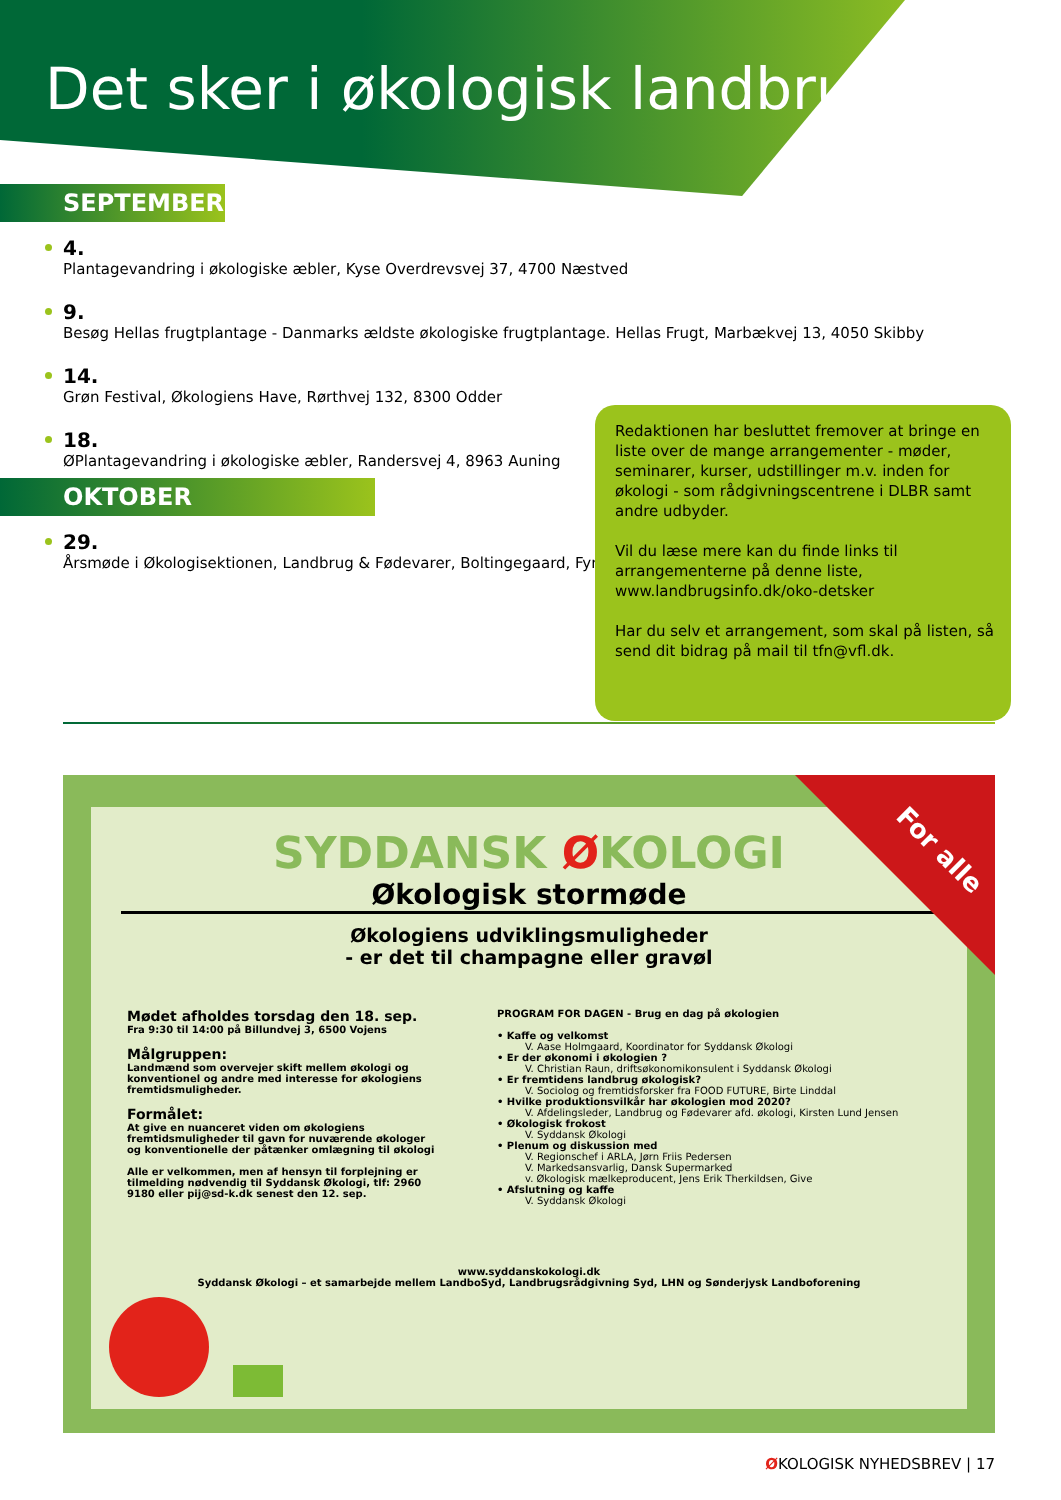Det sker i økologisk landbrug
SEPTEMBER
4.
Plantagevandring i økologiske æbler, Kyse Overdrevsvej 37, 4700 Næstved
9.
Besøg Hellas frugtplantage - Danmarks ældste økologiske frugtplantage. Hellas Frugt, Marbækvej 13, 4050 Skibby
14.
Grøn Festival, Økologiens Have, Rørthvej 132, 8300 Odder
18.
ØPlantagevandring i økologiske æbler, Randersvej 4, 8963 Auning
OKTOBER
29.
Årsmøde i Økologisektionen, Landbrug & Fødevarer, Boltingegaard, Fyn
Redaktionen har besluttet fremover at bringe en liste over de mange arrangementer - møder, seminarer, kurser, udstillinger m.v. inden for økologi - som rådgivningscentrene i DLBR samt andre udbyder.
Vil du læse mere kan du finde links til arrangementerne på denne liste, www.landbrugsinfo.dk/oko-detsker
Har du selv et arrangement, som skal på listen, så send dit bidrag på mail til tfn@vfl.dk.
SYDDANSK ØKOLOGI
Økologisk stormøde
Økologiens udviklingsmuligheder
- er det til champagne eller gravøl
Mødet afholdes torsdag den 18. sep.
Fra 9:30 til 14:00 på Billundvej 3, 6500 Vojens
Målgruppen:
Landmænd som overvejer skift mellem økologi og konventionel og andre med interesse for økologiens fremtidsmuligheder.
Formålet:
At give en nuanceret viden om økologiens fremtidsmuligheder til gavn for nuværende økologer og konventionelle der påtænker omlægning til økologi
Alle er velkommen, men af hensyn til forplejning er tilmelding nødvendig til Syddansk Økologi, tlf: 2960 9180 eller pij@sd-k.dk senest den 12. sep.
PROGRAM FOR DAGEN - Brug en dag på økologien
• Kaffe og velkomst
V. Aase Holmgaard, Koordinator for Syddansk Økologi
• Er der økonomi i økologien ?
V. Christian Raun, driftsøkonomikonsulent i Syddansk Økologi
• Er fremtidens landbrug økologisk?
V. Sociolog og fremtidsforsker fra FOOD FUTURE, Birte Linddal
• Hvilke produktionsvilkår har økologien mod 2020?
V. Afdelingsleder, Landbrug og Fødevarer afd. økologi, Kirsten Lund Jensen
• Økologisk frokost
V. Syddansk Økologi
• Plenum og diskussion med
V. Regionschef i ARLA, Jørn Friis Pedersen
V. Markedsansvarlig, Dansk Supermarked
v. Økologisk mælkeproducent, Jens Erik Therkildsen, Give
• Afslutning og kaffe
V. Syddansk Økologi
www.syddanskokologi.dk
Syddansk Økologi – et samarbejde mellem LandboSyd, Landbrugsrådgivning Syd, LHN og Sønderjysk Landboforening
For alle
ØKOLOGISK NYHEDSBREV | 17